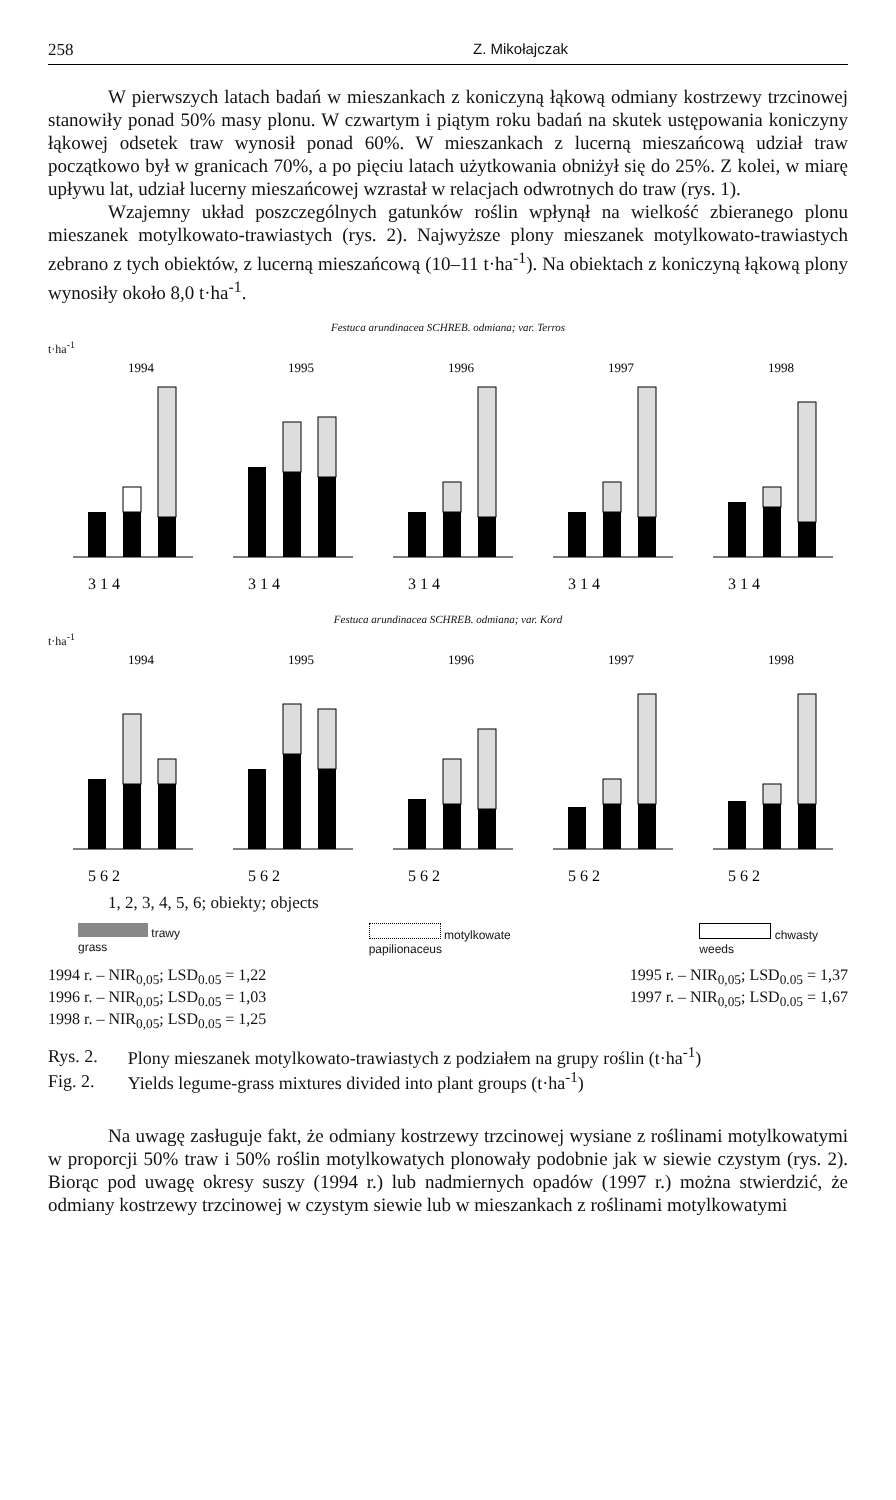258 Z. Mikołajczak
W pierwszych latach badań w mieszankach z koniczyną łąkową odmiany kostrzewy trzcinowej stanowiły ponad 50% masy plonu. W czwartym i piątym roku badań na skutek ustępowania koniczyny łąkowej odsetek traw wynosił ponad 60%. W mieszankach z lucerną mieszańcową udział traw początkowo był w granicach 70%, a po pięciu latach użytkowania obniżył się do 25%. Z kolei, w miarę upływu lat, udział lucerny mieszańcowej wzrastał w relacjach odwrotnych do traw (rys. 1).
Wzajemny układ poszczególnych gatunków roślin wpłynął na wielkość zbieranego plonu mieszanek motylkowato-trawiastych (rys. 2). Najwyższe plony mieszanek motylkowato-trawiastych zebrano z tych obiektów, z lucerną mieszańcową (10–11 t·ha<sup>-1</sup>). Na obiektach z koniczyną łąkową plony wynosiły około 8,0 t·ha<sup>-1</sup>.
Festuca arundinacea SCHREB. odmiana; var. Terros
t·ha<sup>-1</sup>
1994
3 1 4
1995
3 1 4
1996
3 1 4
1997
3 1 4
1998
3 1 4
Festuca arundinacea SCHREB. odmiana; var. Kord
t·ha<sup>-1</sup>
1994
5 6 2
1995
5 6 2
1996
5 6 2
1997
5 6 2
1998
5 6 2
1, 2, 3, 4, 5, 6; obiekty; objects
trawy
grass
motylkowate
papilionaceus
chwasty
weeds
1994 r. – NIR<sub>0,05</sub>; LSD<sub>0.05</sub> = 1,22
1996 r. – NIR<sub>0,05</sub>; LSD<sub>0.05</sub> = 1,03
1998 r. – NIR<sub>0,05</sub>; LSD<sub>0.05</sub> = 1,25
1995 r. – NIR<sub>0,05</sub>; LSD<sub>0.05</sub> = 1,37
1997 r. – NIR<sub>0,05</sub>; LSD<sub>0.05</sub> = 1,67
| Rys. 2. | Plony mieszanek motylkowato-trawiastych z podziałem na grupy roślin (t·ha<sup>-1</sup>) |
| Fig. 2. | Yields legume-grass mixtures divided into plant groups (t·ha<sup>-1</sup>) |
Na uwagę zasługuje fakt, że odmiany kostrzewy trzcinowej wysiane z roślinami motylkowatymi w proporcji 50% traw i 50% roślin motylkowatych plonowały podobnie jak w siewie czystym (rys. 2). Biorąc pod uwagę okresy suszy (1994 r.) lub nadmiernych opadów (1997 r.) można stwierdzić, że odmiany kostrzewy trzcinowej w czystym siewie lub w mieszankach z roślinami motylkowatymi